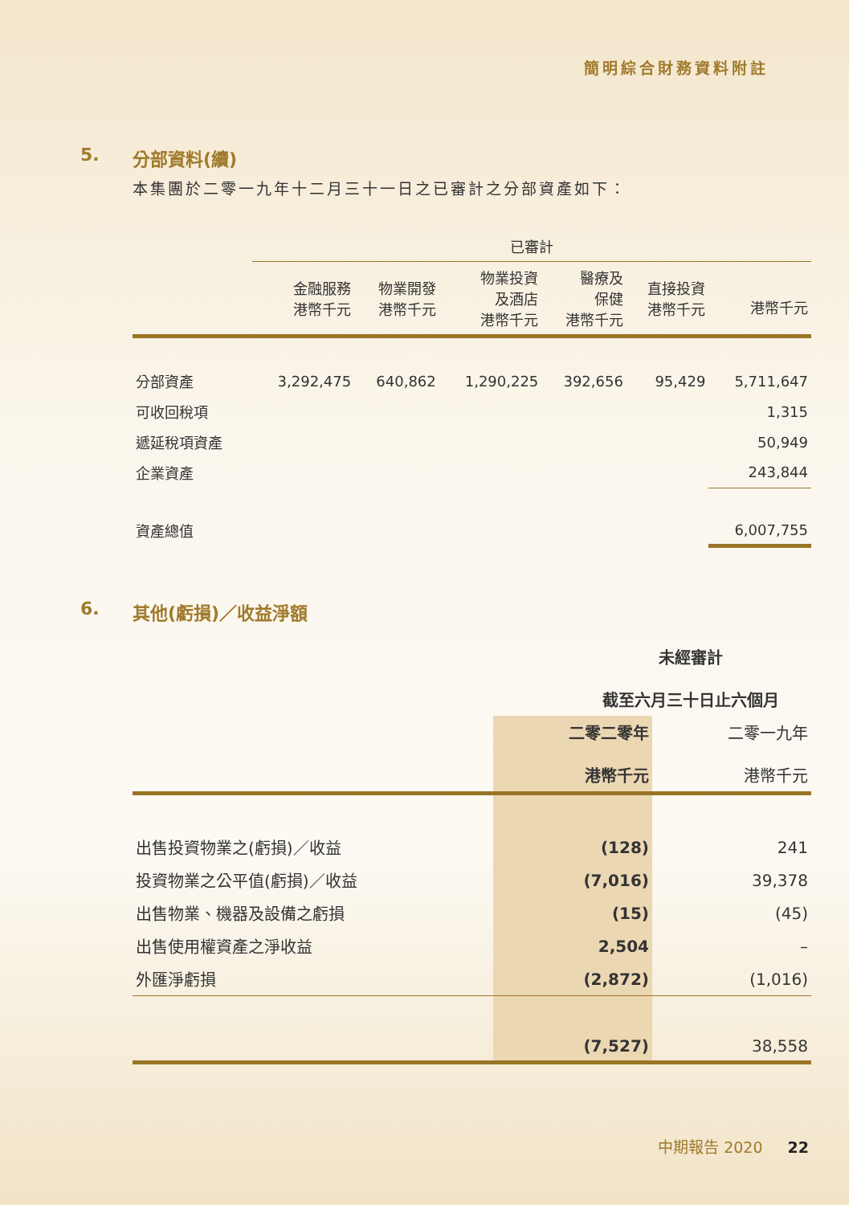簡明綜合財務資料附註
5. 分部資料(續)
本集團於二零一九年十二月三十一日之已審計之分部資產如下：
| | 已審計 | | | | | |
| --- | --- | --- | --- | --- | --- | --- |
| | 金融服務 港幣千元 | 物業開發 港幣千元 | 物業投資 及酒店 港幣千元 | 醫療及 保健 港幣千元 | 直接投資 港幣千元 | 港幣千元 |
| 分部資產 | 3,292,475 | 640,862 | 1,290,225 | 392,656 | 95,429 | 5,711,647 |
| 可收回稅項 | | | | | | 1,315 |
| 遞延稅項資產 | | | | | | 50,949 |
| 企業資產 | | | | | | 243,844 |
| 資產總值 | | | | | | 6,007,755 |
6. 其他(虧損)／收益淨額
| | 未經審計 截至六月三十日止六個月 | |
| --- | --- | --- |
| | 二零二零年 港幣千元 | 二零一九年 港幣千元 |
| 出售投資物業之(虧損)／收益 | (128) | 241 |
| 投資物業之公平值(虧損)／收益 | (7,016) | 39,378 |
| 出售物業、機器及設備之虧損 | (15) | (45) |
| 出售使用權資產之淨收益 | 2,504 | – |
| 外匯淨虧損 | (2,872) | (1,016) |
| | (7,527) | 38,558 |
中期報告 2020 22